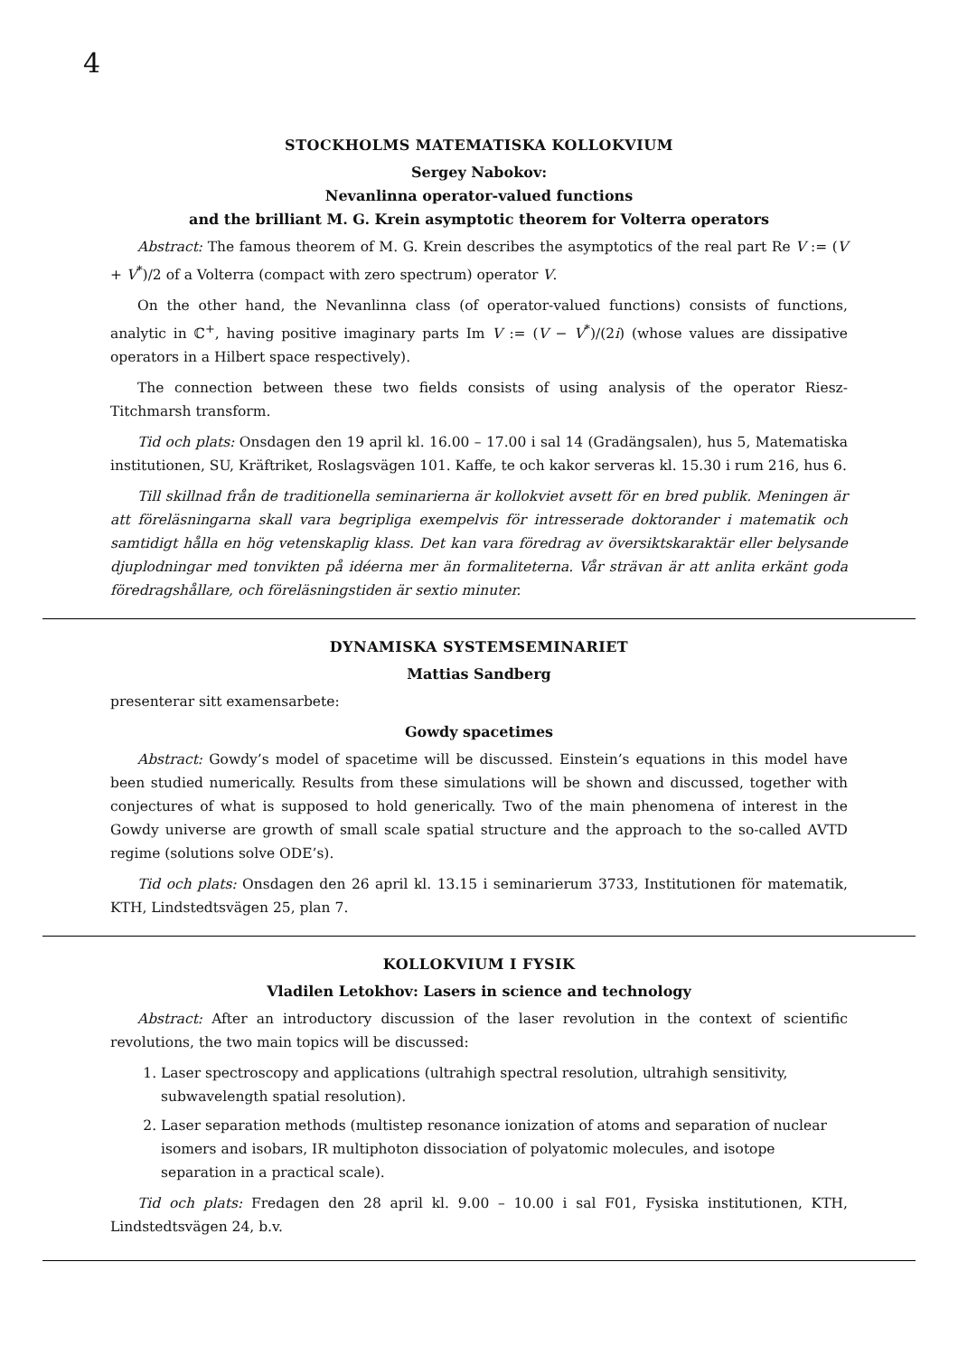4
STOCKHOLMS MATEMATISKA KOLLOKVIUM
Sergey Nabokov:
Nevanlinna operator-valued functions
and the brilliant M. G. Krein asymptotic theorem for Volterra operators
Abstract: The famous theorem of M. G. Krein describes the asymptotics of the real part Re V := (V + V<sup>*</sup>)/2 of a Volterra (compact with zero spectrum) operator V.
On the other hand, the Nevanlinna class (of operator-valued functions) consists of functions, analytic in ℂ<sup>+</sup>, having positive imaginary parts Im V := (V − V<sup>*</sup>)/(2i) (whose values are dissipative operators in a Hilbert space respectively).
The connection between these two fields consists of using analysis of the operator Riesz-Titchmarsh transform.
Tid och plats: Onsdagen den 19 april kl. 16.00 – 17.00 i sal 14 (Gradängsalen), hus 5, Matematiska institutionen, SU, Kräftriket, Roslagsvägen 101. Kaffe, te och kakor serveras kl. 15.30 i rum 216, hus 6.
Till skillnad från de traditionella seminarierna är kollokviet avsett för en bred publik. Meningen är att föreläsningarna skall vara begripliga exempelvis för intresserade doktorander i matematik och samtidigt hålla en hög vetenskaplig klass. Det kan vara föredrag av översiktskaraktär eller belysande djuplodningar med tonvikten på idéerna mer än formaliteterna. Vår strävan är att anlita erkänt goda föredragshållare, och föreläsningstiden är sextio minuter.
DYNAMISKA SYSTEMSEMINARIET
Mattias Sandberg
presenterar sitt examensarbete:
Gowdy spacetimes
Abstract: Gowdy’s model of spacetime will be discussed. Einstein’s equations in this model have been studied numerically. Results from these simulations will be shown and discussed, together with conjectures of what is supposed to hold generically. Two of the main phenomena of interest in the Gowdy universe are growth of small scale spatial structure and the approach to the so-called AVTD regime (solutions solve ODE’s).
Tid och plats: Onsdagen den 26 april kl. 13.15 i seminarierum 3733, Institutionen för matematik, KTH, Lindstedtsvägen 25, plan 7.
KOLLOKVIUM I FYSIK
Vladilen Letokhov: Lasers in science and technology
Abstract: After an introductory discussion of the laser revolution in the context of scientific revolutions, the two main topics will be discussed:
1. Laser spectroscopy and applications (ultrahigh spectral resolution, ultrahigh sensitivity, subwavelength spatial resolution).
2. Laser separation methods (multistep resonance ionization of atoms and separation of nuclear isomers and isobars, IR multiphoton dissociation of polyatomic molecules, and isotope separation in a practical scale).
Tid och plats: Fredagen den 28 april kl. 9.00 – 10.00 i sal F01, Fysiska institutionen, KTH, Lindstedtsvägen 24, b.v.